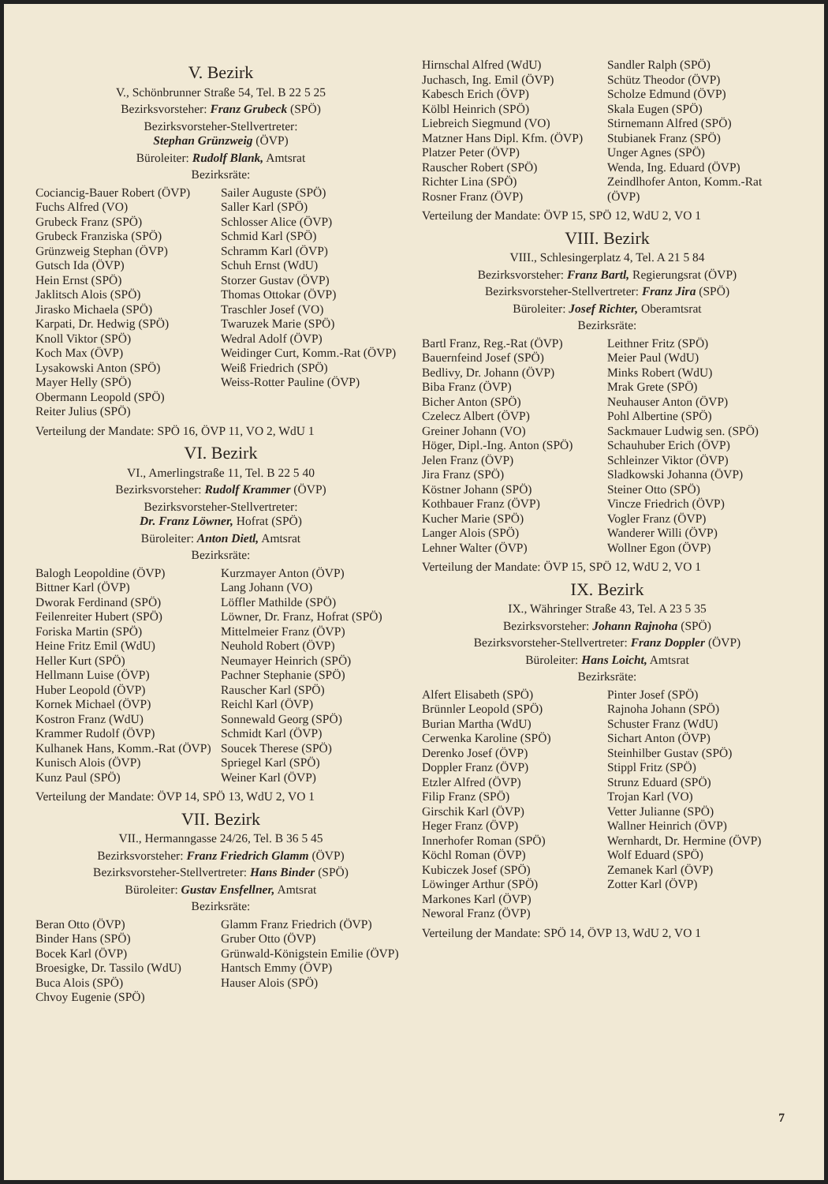V. Bezirk
V., Schönbrunner Straße 54, Tel. B 22 5 25
Bezirksvorsteher: Franz Grubeck (SPÖ)
Bezirksvorsteher-Stellvertreter:
Stephan Grünzweig (ÖVP)
Büroleiter: Rudolf Blank, Amtsrat
Bezirksräte:
Cociancig-Bauer Robert (ÖVP)
Fuchs Alfred (VO)
Grubeck Franz (SPÖ)
Grubeck Franziska (SPÖ)
Grünzweig Stephan (ÖVP)
Gutsch Ida (ÖVP)
Hein Ernst (SPÖ)
Jaklitsch Alois (SPÖ)
Jirasko Michaela (SPÖ)
Karpati, Dr. Hedwig (SPÖ)
Knoll Viktor (SPÖ)
Koch Max (ÖVP)
Lysakowski Anton (SPÖ)
Mayer Helly (SPÖ)
Obermann Leopold (SPÖ)
Reiter Julius (SPÖ)
Sailer Auguste (SPÖ)
Saller Karl (SPÖ)
Schlosser Alice (ÖVP)
Schmid Karl (SPÖ)
Schramm Karl (ÖVP)
Schuh Ernst (WdU)
Storzer Gustav (ÖVP)
Thomas Ottokar (ÖVP)
Traschler Josef (VO)
Twaruzek Marie (SPÖ)
Wedral Adolf (ÖVP)
Weidinger Curt, Komm.-Rat (ÖVP)
Weiß Friedrich (SPÖ)
Weiss-Rotter Pauline (ÖVP)
Verteilung der Mandate: SPÖ 16, ÖVP 11, VO 2, WdU 1
VI. Bezirk
VI., Amerlingstraße 11, Tel. B 22 5 40
Bezirksvorsteher: Rudolf Krammer (ÖVP)
Bezirksvorsteher-Stellvertreter:
Dr. Franz Löwner, Hofrat (SPÖ)
Büroleiter: Anton Dietl, Amtsrat
Bezirksräte:
Balogh Leopoldine (ÖVP)
Bittner Karl (ÖVP)
Dworak Ferdinand (SPÖ)
Feilenreiter Hubert (SPÖ)
Foriska Martin (SPÖ)
Heine Fritz Emil (WdU)
Heller Kurt (SPÖ)
Hellmann Luise (ÖVP)
Huber Leopold (ÖVP)
Kornek Michael (ÖVP)
Kostron Franz (WdU)
Krammer Rudolf (ÖVP)
Kulhanek Hans, Komm.-Rat (ÖVP)
Kunisch Alois (ÖVP)
Kunz Paul (SPÖ)
Kurzmayer Anton (ÖVP)
Lang Johann (VO)
Löffler Mathilde (SPÖ)
Löwner, Dr. Franz, Hofrat (SPÖ)
Mittelmeier Franz (ÖVP)
Neuhold Robert (ÖVP)
Neumayer Heinrich (SPÖ)
Pachner Stephanie (SPÖ)
Rauscher Karl (SPÖ)
Reichl Karl (ÖVP)
Sonnewald Georg (SPÖ)
Schmidt Karl (ÖVP)
Soucek Therese (SPÖ)
Spriegel Karl (SPÖ)
Weiner Karl (ÖVP)
Verteilung der Mandate: ÖVP 14, SPÖ 13, WdU 2, VO 1
VII. Bezirk
VII., Hermanngasse 24/26, Tel. B 36 5 45
Bezirksvorsteher: Franz Friedrich Glamm (ÖVP)
Bezirksvorsteher-Stellvertreter: Hans Binder (SPÖ)
Büroleiter: Gustav Ensfellner, Amtsrat
Bezirksräte:
Beran Otto (ÖVP)
Binder Hans (SPÖ)
Bocek Karl (ÖVP)
Broesigke, Dr. Tassilo (WdU)
Buca Alois (SPÖ)
Chvoy Eugenie (SPÖ)
Glamm Franz Friedrich (ÖVP)
Gruber Otto (ÖVP)
Grünwald-Königstein Emilie (ÖVP)
Hantsch Emmy (ÖVP)
Hauser Alois (SPÖ)
Hirnschal Alfred (WdU)
Juchasch, Ing. Emil (ÖVP)
Kabesch Erich (ÖVP)
Kölbl Heinrich (SPÖ)
Liebreich Siegmund (VO)
Matzner Hans Dipl. Kfm. (ÖVP)
Platzer Peter (ÖVP)
Rauscher Robert (SPÖ)
Richter Lina (SPÖ)
Rosner Franz (ÖVP)
Sandler Ralph (SPÖ)
Schütz Theodor (ÖVP)
Scholze Edmund (ÖVP)
Skala Eugen (SPÖ)
Stirnemann Alfred (SPÖ)
Stubianek Franz (SPÖ)
Unger Agnes (SPÖ)
Wenda, Ing. Eduard (ÖVP)
Zeindlhofer Anton, Komm.-Rat (ÖVP)
Verteilung der Mandate: ÖVP 15, SPÖ 12, WdU 2, VO 1
VIII. Bezirk
VIII., Schlesingerplatz 4, Tel. A 21 5 84
Bezirksvorsteher: Franz Bartl, Regierungsrat (ÖVP)
Bezirksvorsteher-Stellvertreter: Franz Jira (SPÖ)
Büroleiter: Josef Richter, Oberamtsrat
Bezirksräte:
Bartl Franz, Reg.-Rat (ÖVP)
Bauernfeind Josef (SPÖ)
Bedlivy, Dr. Johann (ÖVP)
Biba Franz (ÖVP)
Bicher Anton (SPÖ)
Czelecz Albert (ÖVP)
Greiner Johann (VO)
Höger, Dipl.-Ing. Anton (SPÖ)
Jelen Franz (ÖVP)
Jira Franz (SPÖ)
Köstner Johann (SPÖ)
Kothbauer Franz (ÖVP)
Kucher Marie (SPÖ)
Langer Alois (SPÖ)
Lehner Walter (ÖVP)
Leithner Fritz (SPÖ)
Meier Paul (WdU)
Minks Robert (WdU)
Mrak Grete (SPÖ)
Neuhauser Anton (ÖVP)
Pohl Albertine (SPÖ)
Sackmauer Ludwig sen. (SPÖ)
Schauhuber Erich (ÖVP)
Schleinzer Viktor (ÖVP)
Sladkowski Johanna (ÖVP)
Steiner Otto (SPÖ)
Vincze Friedrich (ÖVP)
Vogler Franz (ÖVP)
Wanderer Willi (ÖVP)
Wollner Egon (ÖVP)
Verteilung der Mandate: ÖVP 15, SPÖ 12, WdU 2, VO 1
IX. Bezirk
IX., Währinger Straße 43, Tel. A 23 5 35
Bezirksvorsteher: Johann Rajnoha (SPÖ)
Bezirksvorsteher-Stellvertreter: Franz Doppler (ÖVP)
Büroleiter: Hans Loicht, Amtsrat
Bezirksräte:
Alfert Elisabeth (SPÖ)
Brünnler Leopold (SPÖ)
Burian Martha (WdU)
Cerwenka Karoline (SPÖ)
Derenko Josef (ÖVP)
Doppler Franz (ÖVP)
Etzler Alfred (ÖVP)
Filip Franz (SPÖ)
Girschik Karl (ÖVP)
Heger Franz (ÖVP)
Innerhofer Roman (SPÖ)
Köchl Roman (ÖVP)
Kubiczek Josef (SPÖ)
Löwinger Arthur (SPÖ)
Markones Karl (ÖVP)
Neworal Franz (ÖVP)
Pinter Josef (SPÖ)
Rajnoha Johann (SPÖ)
Schuster Franz (WdU)
Sichart Anton (ÖVP)
Steinhilber Gustav (SPÖ)
Stippl Fritz (SPÖ)
Strunz Eduard (SPÖ)
Trojan Karl (VO)
Vetter Julianne (SPÖ)
Wallner Heinrich (ÖVP)
Wernhardt, Dr. Hermine (ÖVP)
Wolf Eduard (SPÖ)
Zemanek Karl (ÖVP)
Zotter Karl (ÖVP)
Verteilung der Mandate: SPÖ 14, ÖVP 13, WdU 2, VO 1
7